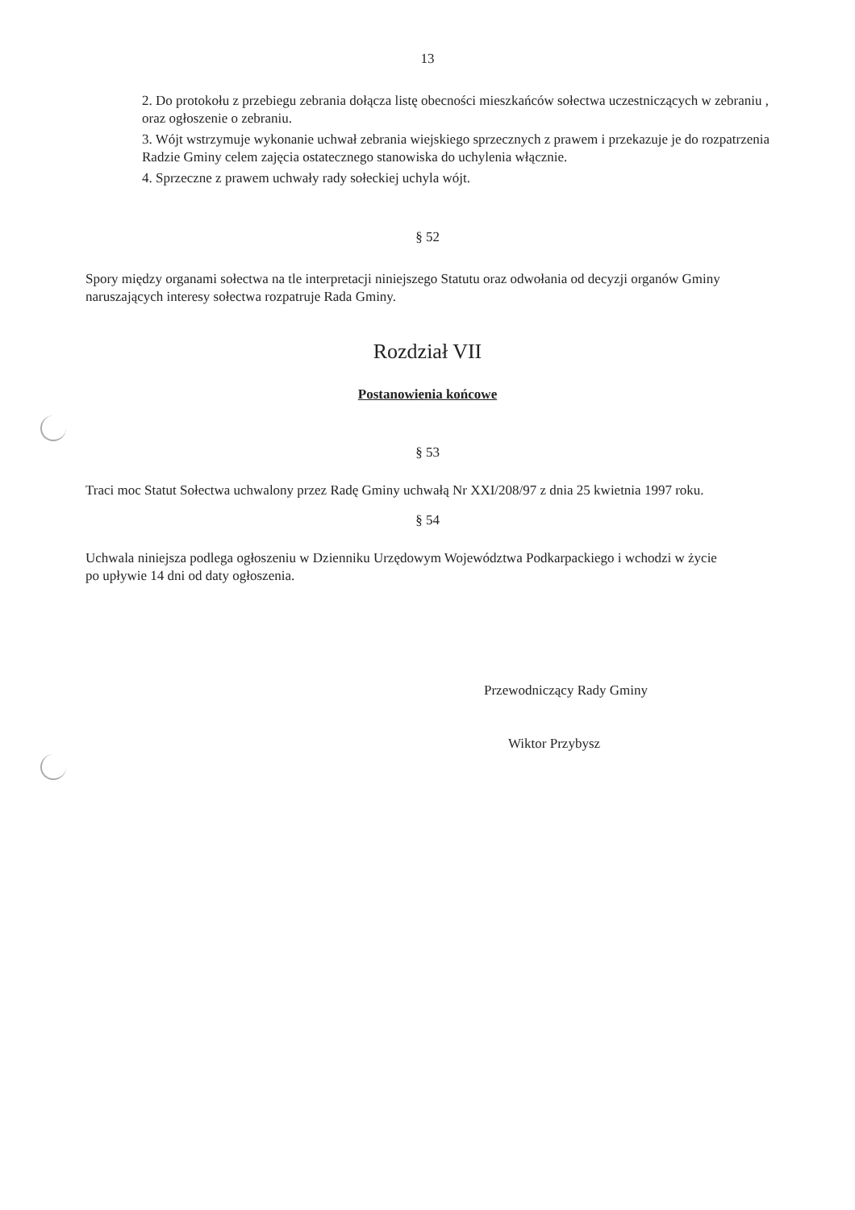13
2. Do protokołu z przebiegu zebrania dołącza listę obecności mieszkańców sołectwa uczestniczących w zebraniu , oraz ogłoszenie o zebraniu.
3. Wójt wstrzymuje wykonanie uchwał zebrania wiejskiego sprzecznych z prawem i przekazuje je do rozpatrzenia Radzie Gminy celem zajęcia ostatecznego stanowiska do uchylenia włącznie.
4. Sprzeczne z prawem uchwały rady sołeckiej uchyla wójt.
§ 52
Spory między organami sołectwa na tle interpretacji niniejszego Statutu oraz odwołania od decyzji organów Gminy naruszających interesy sołectwa rozpatruje Rada Gminy.
Rozdział VII
Postanowienia końcowe
§ 53
Traci moc Statut Sołectwa uchwalony przez Radę Gminy uchwałą Nr XXI/208/97 z dnia 25 kwietnia 1997 roku.
§ 54
Uchwala niniejsza podlega ogłoszeniu w Dzienniku Urzędowym Województwa Podkarpackiego i wchodzi w życie po upływie 14 dni od daty ogłoszenia.
Przewodniczący Rady Gminy
Wiktor Przybysz